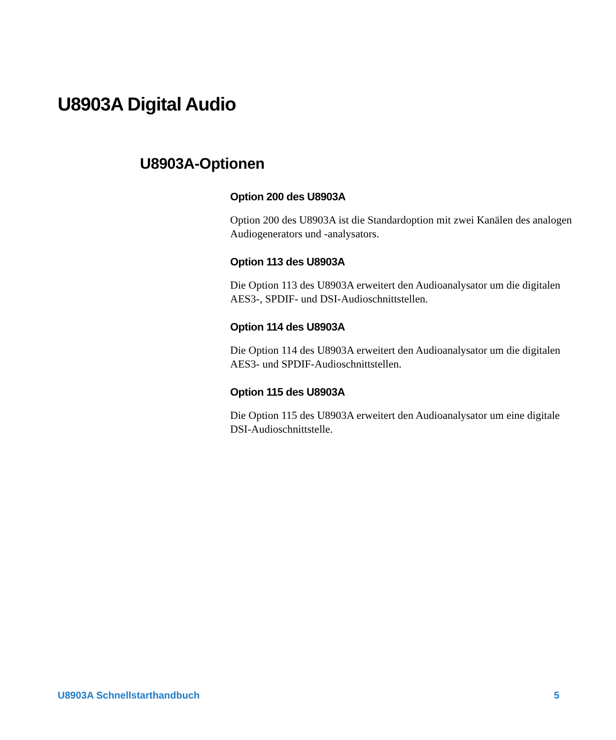U8903A Digital Audio
U8903A-Optionen
Option 200 des U8903A
Option 200 des U8903A ist die Standardoption mit zwei Kanälen des analogen Audiogenerators und -analysators.
Option 113 des U8903A
Die Option 113 des U8903A erweitert den Audioanalysator um die digitalen AES3-, SPDIF- und DSI-Audioschnittstellen.
Option 114 des U8903A
Die Option 114 des U8903A erweitert den Audioanalysator um die digitalen AES3- und SPDIF-Audioschnittstellen.
Option 115 des U8903A
Die Option 115 des U8903A erweitert den Audioanalysator um eine digitale DSI-Audioschnittstelle.
U8903A Schnellstarthandbuch 5